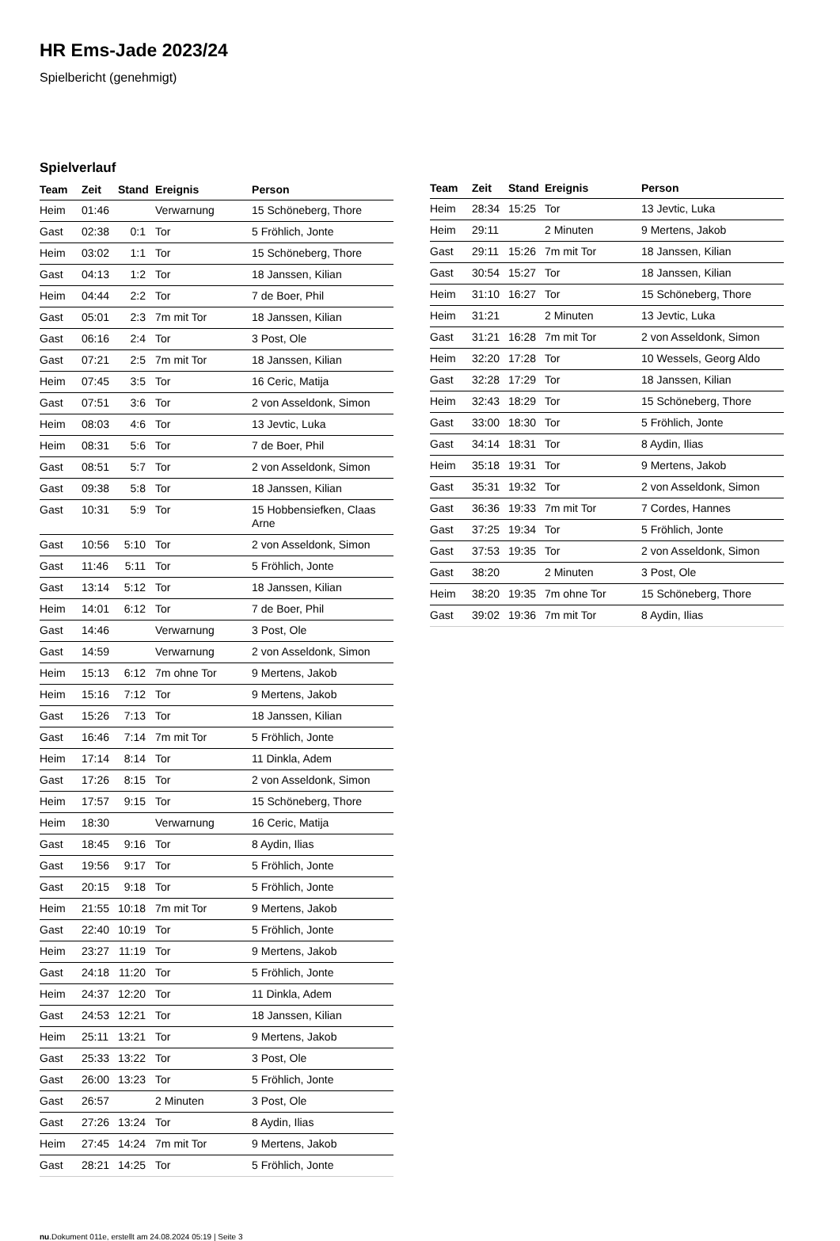HR Ems-Jade 2023/24
Spielbericht (genehmigt)
Spielverlauf
| Team | Zeit | Stand | Ereignis | Person |
| --- | --- | --- | --- | --- |
| Heim | 01:46 | | Verwarnung | 15 Schöneberg, Thore |
| Gast | 02:38 | 0:1 | Tor | 5 Fröhlich, Jonte |
| Heim | 03:02 | 1:1 | Tor | 15 Schöneberg, Thore |
| Gast | 04:13 | 1:2 | Tor | 18 Janssen, Kilian |
| Heim | 04:44 | 2:2 | Tor | 7 de Boer, Phil |
| Gast | 05:01 | 2:3 | 7m mit Tor | 18 Janssen, Kilian |
| Gast | 06:16 | 2:4 | Tor | 3 Post, Ole |
| Gast | 07:21 | 2:5 | 7m mit Tor | 18 Janssen, Kilian |
| Heim | 07:45 | 3:5 | Tor | 16 Ceric, Matija |
| Gast | 07:51 | 3:6 | Tor | 2 von Asseldonk, Simon |
| Heim | 08:03 | 4:6 | Tor | 13 Jevtic, Luka |
| Heim | 08:31 | 5:6 | Tor | 7 de Boer, Phil |
| Gast | 08:51 | 5:7 | Tor | 2 von Asseldonk, Simon |
| Gast | 09:38 | 5:8 | Tor | 18 Janssen, Kilian |
| Gast | 10:31 | 5:9 | Tor | 15 Hobbensiefken, Claas Arne |
| Gast | 10:56 | 5:10 | Tor | 2 von Asseldonk, Simon |
| Gast | 11:46 | 5:11 | Tor | 5 Fröhlich, Jonte |
| Gast | 13:14 | 5:12 | Tor | 18 Janssen, Kilian |
| Heim | 14:01 | 6:12 | Tor | 7 de Boer, Phil |
| Gast | 14:46 | | Verwarnung | 3 Post, Ole |
| Gast | 14:59 | | Verwarnung | 2 von Asseldonk, Simon |
| Heim | 15:13 | 6:12 | 7m ohne Tor | 9 Mertens, Jakob |
| Heim | 15:16 | 7:12 | Tor | 9 Mertens, Jakob |
| Gast | 15:26 | 7:13 | Tor | 18 Janssen, Kilian |
| Gast | 16:46 | 7:14 | 7m mit Tor | 5 Fröhlich, Jonte |
| Heim | 17:14 | 8:14 | Tor | 11 Dinkla, Adem |
| Gast | 17:26 | 8:15 | Tor | 2 von Asseldonk, Simon |
| Heim | 17:57 | 9:15 | Tor | 15 Schöneberg, Thore |
| Heim | 18:30 | | Verwarnung | 16 Ceric, Matija |
| Gast | 18:45 | 9:16 | Tor | 8 Aydin, Ilias |
| Gast | 19:56 | 9:17 | Tor | 5 Fröhlich, Jonte |
| Gast | 20:15 | 9:18 | Tor | 5 Fröhlich, Jonte |
| Heim | 21:55 | 10:18 | 7m mit Tor | 9 Mertens, Jakob |
| Gast | 22:40 | 10:19 | Tor | 5 Fröhlich, Jonte |
| Heim | 23:27 | 11:19 | Tor | 9 Mertens, Jakob |
| Gast | 24:18 | 11:20 | Tor | 5 Fröhlich, Jonte |
| Heim | 24:37 | 12:20 | Tor | 11 Dinkla, Adem |
| Gast | 24:53 | 12:21 | Tor | 18 Janssen, Kilian |
| Heim | 25:11 | 13:21 | Tor | 9 Mertens, Jakob |
| Gast | 25:33 | 13:22 | Tor | 3 Post, Ole |
| Gast | 26:00 | 13:23 | Tor | 5 Fröhlich, Jonte |
| Gast | 26:57 | | 2 Minuten | 3 Post, Ole |
| Gast | 27:26 | 13:24 | Tor | 8 Aydin, Ilias |
| Heim | 27:45 | 14:24 | 7m mit Tor | 9 Mertens, Jakob |
| Gast | 28:21 | 14:25 | Tor | 5 Fröhlich, Jonte |
| Team | Zeit | Stand | Ereignis | Person |
| --- | --- | --- | --- | --- |
| Heim | 28:34 | 15:25 | Tor | 13 Jevtic, Luka |
| Heim | 29:11 | | 2 Minuten | 9 Mertens, Jakob |
| Gast | 29:11 | 15:26 | 7m mit Tor | 18 Janssen, Kilian |
| Gast | 30:54 | 15:27 | Tor | 18 Janssen, Kilian |
| Heim | 31:10 | 16:27 | Tor | 15 Schöneberg, Thore |
| Heim | 31:21 | | 2 Minuten | 13 Jevtic, Luka |
| Gast | 31:21 | 16:28 | 7m mit Tor | 2 von Asseldonk, Simon |
| Heim | 32:20 | 17:28 | Tor | 10 Wessels, Georg Aldo |
| Gast | 32:28 | 17:29 | Tor | 18 Janssen, Kilian |
| Heim | 32:43 | 18:29 | Tor | 15 Schöneberg, Thore |
| Gast | 33:00 | 18:30 | Tor | 5 Fröhlich, Jonte |
| Gast | 34:14 | 18:31 | Tor | 8 Aydin, Ilias |
| Heim | 35:18 | 19:31 | Tor | 9 Mertens, Jakob |
| Gast | 35:31 | 19:32 | Tor | 2 von Asseldonk, Simon |
| Gast | 36:36 | 19:33 | 7m mit Tor | 7 Cordes, Hannes |
| Gast | 37:25 | 19:34 | Tor | 5 Fröhlich, Jonte |
| Gast | 37:53 | 19:35 | Tor | 2 von Asseldonk, Simon |
| Gast | 38:20 | | 2 Minuten | 3 Post, Ole |
| Heim | 38:20 | 19:35 | 7m ohne Tor | 15 Schöneberg, Thore |
| Gast | 39:02 | 19:36 | 7m mit Tor | 8 Aydin, Ilias |
nu.Dokument 011e, erstellt am 24.08.2024 05:19 | Seite 3